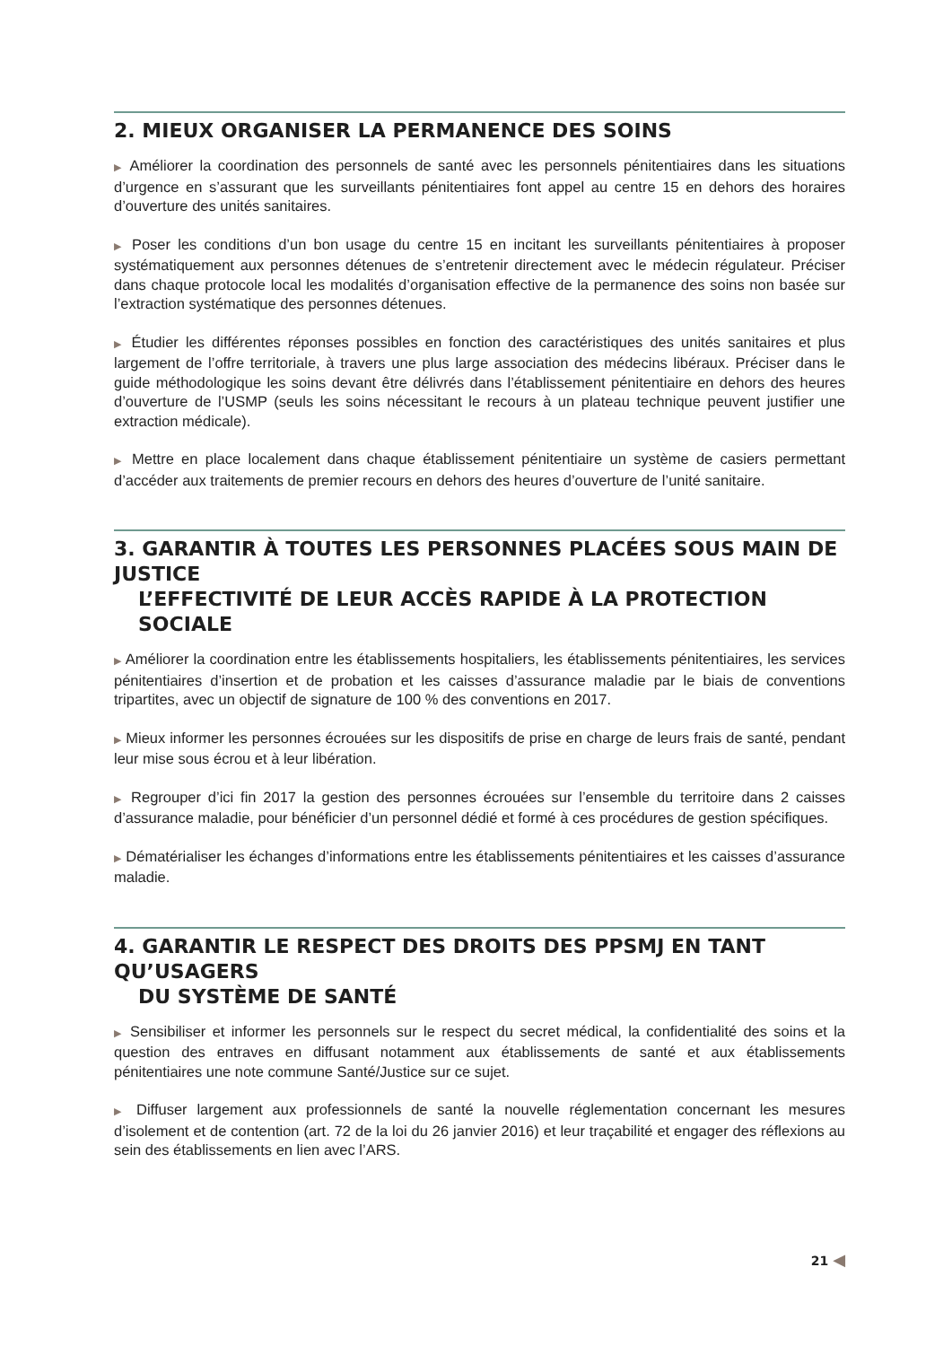2. MIEUX ORGANISER LA PERMANENCE DES SOINS
▶ Améliorer la coordination des personnels de santé avec les personnels pénitentiaires dans les situations d’urgence en s’assurant que les surveillants pénitentiaires font appel au centre 15 en dehors des horaires d’ouverture des unités sanitaires.
▶ Poser les conditions d’un bon usage du centre 15 en incitant les surveillants pénitentiaires à proposer systématiquement aux personnes détenues de s’entretenir directement avec le médecin régulateur. Préciser dans chaque protocole local les modalités d’organisation effective de la permanence des soins non basée sur l’extraction systématique des personnes détenues.
▶ Étudier les différentes réponses possibles en fonction des caractéristiques des unités sanitaires et plus largement de l’offre territoriale, à travers une plus large association des médecins libéraux. Préciser dans le guide méthodologique les soins devant être délivrés dans l’établissement pénitentiaire en dehors des heures d’ouverture de l’USMP (seuls les soins nécessitant le recours à un plateau technique peuvent justifier une extraction médicale).
▶ Mettre en place localement dans chaque établissement pénitentiaire un système de casiers permettant d’accéder aux traitements de premier recours en dehors des heures d’ouverture de l’unité sanitaire.
3. GARANTIR À TOUTES LES PERSONNES PLACÉES SOUS MAIN DE JUSTICE
L’EFFECTIVITÉ DE LEUR ACCÈS RAPIDE À LA PROTECTION SOCIALE
▶ Améliorer la coordination entre les établissements hospitaliers, les établissements pénitentiaires, les services pénitentiaires d’insertion et de probation et les caisses d’assurance maladie par le biais de conventions tripartites, avec un objectif de signature de 100 % des conventions en 2017.
▶ Mieux informer les personnes écrouées sur les dispositifs de prise en charge de leurs frais de santé, pendant leur mise sous écrou et à leur libération.
▶ Regrouper d’ici fin 2017 la gestion des personnes écrouées sur l’ensemble du territoire dans 2 caisses d’assurance maladie, pour bénéficier d’un personnel dédié et formé à ces procédures de gestion spécifiques.
▶ Dématérialiser les échanges d’informations entre les établissements pénitentiaires et les caisses d’assurance maladie.
4. GARANTIR LE RESPECT DES DROITS DES PPSMJ EN TANT QU’USAGERS
DU SYSTÈME DE SANTÉ
▶ Sensibiliser et informer les personnels sur le respect du secret médical, la confidentialité des soins et la question des entraves en diffusant notamment aux établissements de santé et aux établissements pénitentiaires une note commune Santé/Justice sur ce sujet.
▶ Diffuser largement aux professionnels de santé la nouvelle réglementation concernant les mesures d’isolement et de contention (art. 72 de la loi du 26 janvier 2016) et leur traçabilité et engager des réflexions au sein des établissements en lien avec l’ARS.
21 ◀